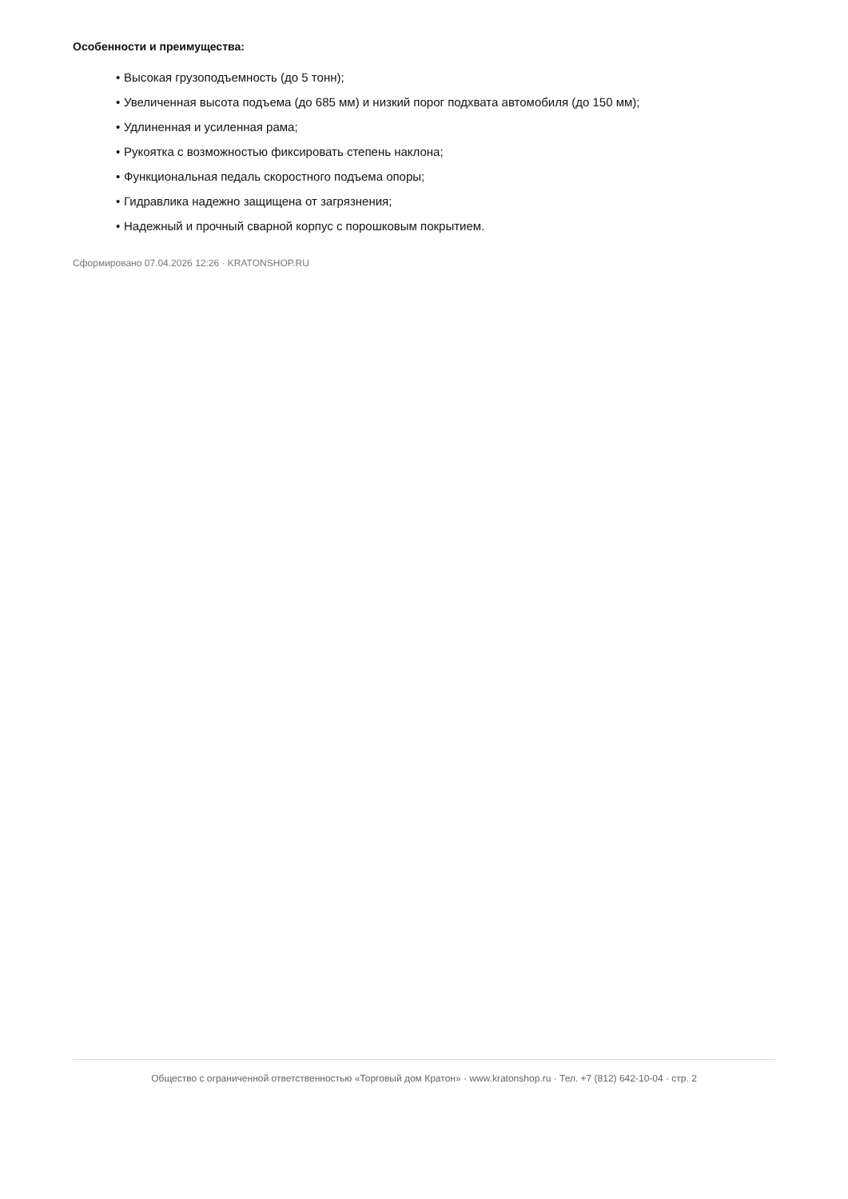Особенности и преимущества:
• Высокая грузоподъемность (до 5 тонн);
• Увеличенная высота подъема (до 685 мм) и низкий порог подхвата автомобиля (до 150 мм);
• Удлиненная и усиленная рама;
• Рукоятка с возможностью фиксировать степень наклона;
• Функциональная педаль скоростного подъема опоры;
• Гидравлика надежно защищена от загрязнения;
• Надежный и прочный сварной корпус с порошковым покрытием.
Сформировано 07.04.2026 12:26 · KRATONSHOP.RU
Общество с ограниченной ответственностью «Торговый дом Кратон» · www.kratonshop.ru · Тел. +7 (812) 642-10-04 · стр. 2